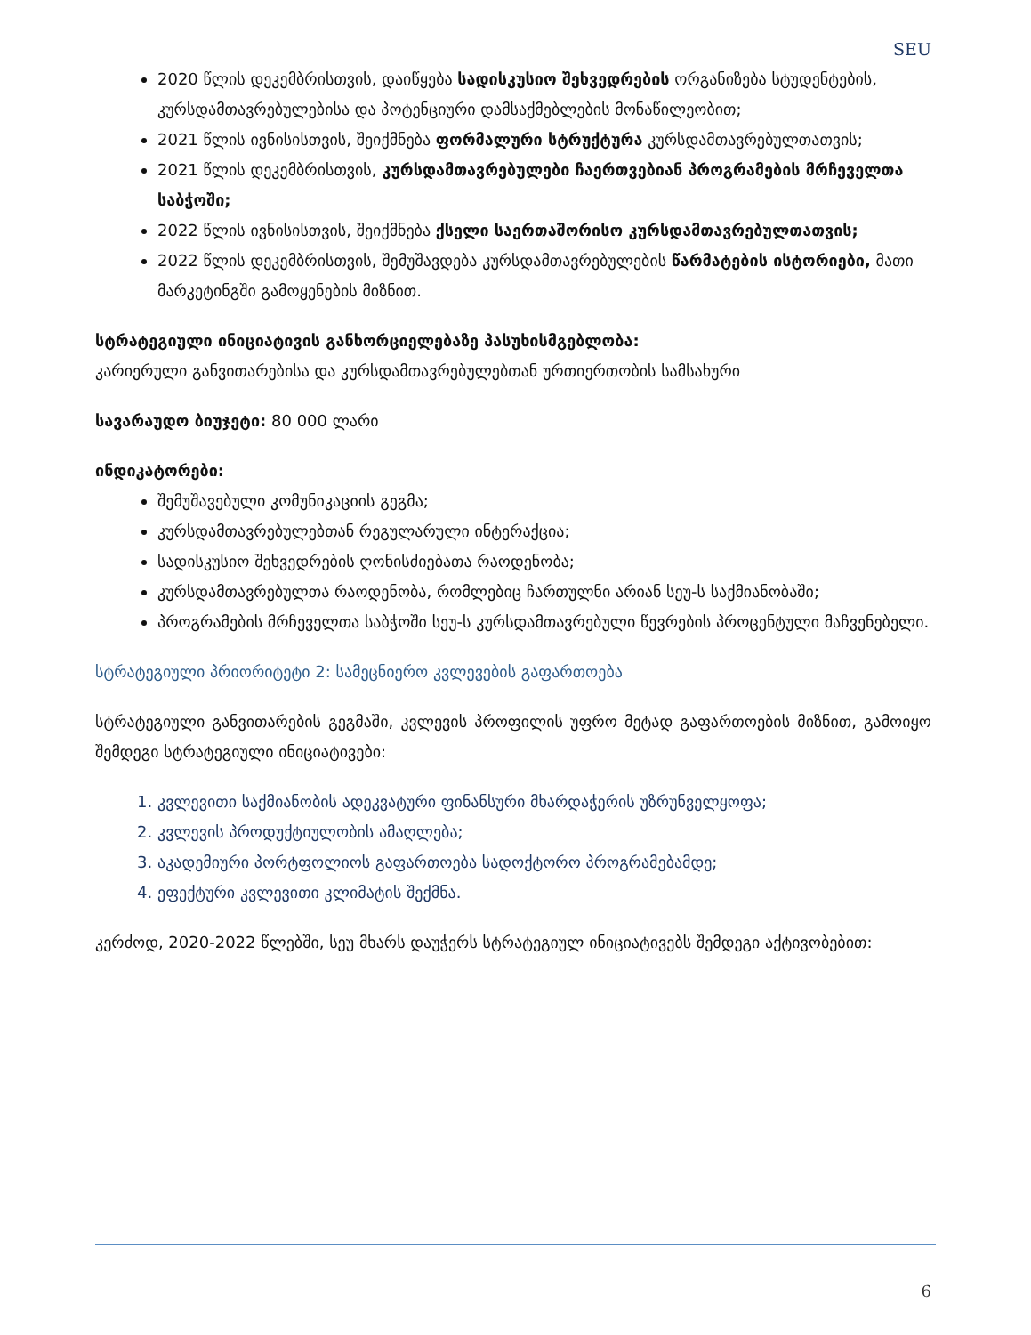SEU
2020 წლის დეკემბრისთვის, დაიწყება სადისკუსიო შეხვედრების ორგანიზება სტუდენტების, კურსდამთავრებულებისა და პოტენციური დამსაქმებლების მონაწილეობით;
2021 წლის ივნისისთვის, შეიქმნება ფორმალური სტრუქტურა კურსდამთავრებულთათვის;
2021 წლის დეკემბრისთვის, კურსდამთავრებულები ჩაერთვებიან პროგრამების მრჩეველთა საბჭოში;
2022 წლის ივნისისთვის, შეიქმნება ქსელი საერთაშორისო კურსდამთავრებულთათვის;
2022 წლის დეკემბრისთვის, შემუშავდება კურსდამთავრებულების წარმატების ისტორიები, მათი მარკეტინგში გამოყენების მიზნით.
სტრატეგიული ინიციატივის განხორციელებაზე პასუხისმგებლობა:
კარიერული განვითარებისა და კურსდამთავრებულებთან ურთიერთობის სამსახური
სავარაუდო ბიუჯეტი: 80 000 ლარი
ინდიკატორები:
შემუშავებული კომუნიკაციის გეგმა;
კურსდამთავრებულებთან რეგულარული ინტერაქცია;
სადისკუსიო შეხვედრების ღონისძიებათა რაოდენობა;
კურსდამთავრებულთა რაოდენობა, რომლებიც ჩართულნი არიან სეუ-ს საქმიანობაში;
პროგრამების მრჩეველთა საბჭოში სეუ-ს კურსდამთავრებული წევრების პროცენტული მაჩვენებელი.
სტრატეგიული პრიორიტეტი 2: სამეცნიერო კვლევების გაფართოება
სტრატეგიული განვითარების გეგმაში, კვლევის პროფილის უფრო მეტად გაფართოების მიზნით, გამოიყო შემდეგი სტრატეგიული ინიციატივები:
1. კვლევითი საქმიანობის ადეკვატური ფინანსური მხარდაჭერის უზრუნველყოფა;
2. კვლევის პროდუქტიულობის ამაღლება;
3. აკადემიური პორტფოლიოს გაფართოება სადოქტორო პროგრამებამდე;
4. ეფექტური კვლევითი კლიმატის შექმნა.
კერძოდ, 2020-2022 წლებში, სეუ მხარს დაუჭერს სტრატეგიულ ინიციატივებს შემდეგი აქტივობებით:
6